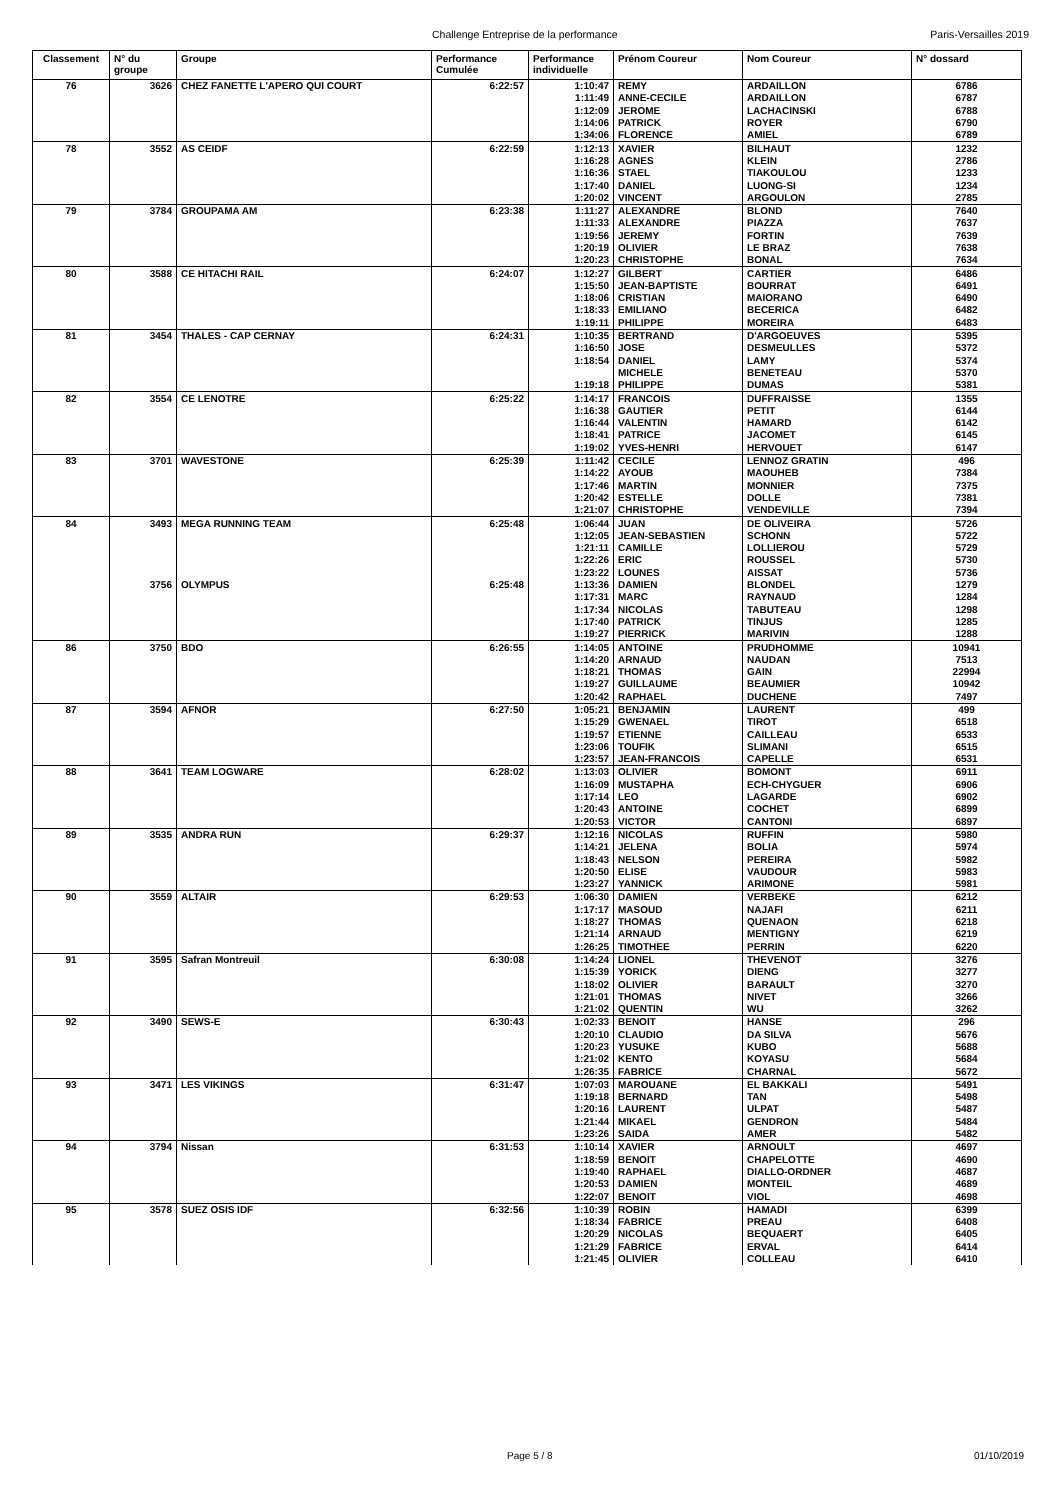Challenge Entreprise de la performance Paris-Versailles 2019
| Classement | N° du groupe | Groupe | Performance Cumulée | Performance individuelle | Prénom Coureur | Nom Coureur | N° dossard |
| --- | --- | --- | --- | --- | --- | --- | --- |
| 76 | 3626 | CHEZ FANETTE L'APERO QUI COURT | 6:22:57 | 1:10:47 | REMY | ARDAILLON | 6786 |
| | | | | 1:11:49 | ANNE-CECILE | ARDAILLON | 6787 |
| | | | | 1:12:09 | JEROME | LACHACINSKI | 6788 |
| | | | | 1:14:06 | PATRICK | ROYER | 6790 |
| | | | | 1:34:06 | FLORENCE | AMIEL | 6789 |
| 78 | 3552 | AS CEIDF | 6:22:59 | 1:12:13 | XAVIER | BILHAUT | 1232 |
| | | | | 1:16:28 | AGNES | KLEIN | 2786 |
| | | | | 1:16:36 | STAEL | TIAKOULOU | 1233 |
| | | | | 1:17:40 | DANIEL | LUONG-SI | 1234 |
| | | | | 1:20:02 | VINCENT | ARGOULON | 2785 |
| 79 | 3784 | GROUPAMA AM | 6:23:38 | 1:11:27 | ALEXANDRE | BLOND | 7640 |
| | | | | 1:11:33 | ALEXANDRE | PIAZZA | 7637 |
| | | | | 1:19:56 | JEREMY | FORTIN | 7639 |
| | | | | 1:20:19 | OLIVIER | LE BRAZ | 7638 |
| | | | | 1:20:23 | CHRISTOPHE | BONAL | 7634 |
| 80 | 3588 | CE HITACHI RAIL | 6:24:07 | 1:12:27 | GILBERT | CARTIER | 6486 |
| | | | | 1:15:50 | JEAN-BAPTISTE | BOURRAT | 6491 |
| | | | | 1:18:06 | CRISTIAN | MAIORANO | 6490 |
| | | | | 1:18:33 | EMILIANO | BECERICA | 6482 |
| | | | | 1:19:11 | PHILIPPE | MOREIRA | 6483 |
| 81 | 3454 | THALES - CAP CERNAY | 6:24:31 | 1:10:35 | BERTRAND | D'ARGOEUVES | 5395 |
| | | | | 1:16:50 | JOSE | DESMEULLES | 5372 |
| | | | | 1:18:54 | DANIEL | LAMY | 5374 |
| | | | | | MICHELE | BENETEAU | 5370 |
| | | | | 1:19:18 | PHILIPPE | DUMAS | 5381 |
| 82 | 3554 | CE LENOTRE | 6:25:22 | 1:14:17 | FRANCOIS | DUFFRAISSE | 1355 |
| | | | | 1:16:38 | GAUTIER | PETIT | 6144 |
| | | | | 1:16:44 | VALENTIN | HAMARD | 6142 |
| | | | | 1:18:41 | PATRICE | JACOMET | 6145 |
| | | | | 1:19:02 | YVES-HENRI | HERVOUET | 6147 |
| 83 | 3701 | WAVESTONE | 6:25:39 | 1:11:42 | CECILE | LENNOZ GRATIN | 496 |
| | | | | 1:14:22 | AYOUB | MAOUHEB | 7384 |
| | | | | 1:17:46 | MARTIN | MONNIER | 7375 |
| | | | | 1:20:42 | ESTELLE | DOLLE | 7381 |
| | | | | 1:21:07 | CHRISTOPHE | VENDEVILLE | 7394 |
| 84 | 3493 | MEGA RUNNING TEAM | 6:25:48 | 1:06:44 | JUAN | DE OLIVEIRA | 5726 |
| | | | | 1:12:05 | JEAN-SEBASTIEN | SCHONN | 5722 |
| | | | | 1:21:11 | CAMILLE | LOLLIEROU | 5729 |
| | | | | 1:22:26 | ERIC | ROUSSEL | 5730 |
| | | | | 1:23:22 | LOUNES | AISSAT | 5736 |
| | 3756 | OLYMPUS | 6:25:48 | 1:13:36 | DAMIEN | BLONDEL | 1279 |
| | | | | 1:17:31 | MARC | RAYNAUD | 1284 |
| | | | | 1:17:34 | NICOLAS | TABUTEAU | 1298 |
| | | | | 1:17:40 | PATRICK | TINJUS | 1285 |
| | | | | 1:19:27 | PIERRICK | MARIVIN | 1288 |
| 86 | 3750 | BDO | 6:26:55 | 1:14:05 | ANTOINE | PRUDHOMME | 10941 |
| | | | | 1:14:20 | ARNAUD | NAUDAN | 7513 |
| | | | | 1:18:21 | THOMAS | GAIN | 22994 |
| | | | | 1:19:27 | GUILLAUME | BEAUMIER | 10942 |
| | | | | 1:20:42 | RAPHAEL | DUCHENE | 7497 |
| 87 | 3594 | AFNOR | 6:27:50 | 1:05:21 | BENJAMIN | LAURENT | 499 |
| | | | | 1:15:29 | GWENAEL | TIROT | 6518 |
| | | | | 1:19:57 | ETIENNE | CAILLEAU | 6533 |
| | | | | 1:23:06 | TOUFIK | SLIMANI | 6515 |
| | | | | 1:23:57 | JEAN-FRANCOIS | CAPELLE | 6531 |
| 88 | 3641 | TEAM LOGWARE | 6:28:02 | 1:13:03 | OLIVIER | BOMONT | 6911 |
| | | | | 1:16:09 | MUSTAPHA | ECH-CHYGUER | 6906 |
| | | | | 1:17:14 | LEO | LAGARDE | 6902 |
| | | | | 1:20:43 | ANTOINE | COCHET | 6899 |
| | | | | 1:20:53 | VICTOR | CANTONI | 6897 |
| 89 | 3535 | ANDRA RUN | 6:29:37 | 1:12:16 | NICOLAS | RUFFIN | 5980 |
| | | | | 1:14:21 | JELENA | BOLIA | 5974 |
| | | | | 1:18:43 | NELSON | PEREIRA | 5982 |
| | | | | 1:20:50 | ELISE | VAUDOUR | 5983 |
| | | | | 1:23:27 | YANNICK | ARIMONE | 5981 |
| 90 | 3559 | ALTAIR | 6:29:53 | 1:06:30 | DAMIEN | VERBEKE | 6212 |
| | | | | 1:17:17 | MASOUD | NAJAFI | 6211 |
| | | | | 1:18:27 | THOMAS | QUENAON | 6218 |
| | | | | 1:21:14 | ARNAUD | MENTIGNY | 6219 |
| | | | | 1:26:25 | TIMOTHEE | PERRIN | 6220 |
| 91 | 3595 | Safran Montreuil | 6:30:08 | 1:14:24 | LIONEL | THEVENOT | 3276 |
| | | | | 1:15:39 | YORICK | DIENG | 3277 |
| | | | | 1:18:02 | OLIVIER | BARAULT | 3270 |
| | | | | 1:21:01 | THOMAS | NIVET | 3266 |
| | | | | 1:21:02 | QUENTIN | WU | 3262 |
| 92 | 3490 | SEWS-E | 6:30:43 | 1:02:33 | BENOIT | HANSE | 296 |
| | | | | 1:20:10 | CLAUDIO | DA SILVA | 5676 |
| | | | | 1:20:23 | YUSUKE | KUBO | 5688 |
| | | | | 1:21:02 | KENTO | KOYASU | 5684 |
| | | | | 1:26:35 | FABRICE | CHARNAL | 5672 |
| 93 | 3471 | LES VIKINGS | 6:31:47 | 1:07:03 | MAROUANE | EL BAKKALI | 5491 |
| | | | | 1:19:18 | BERNARD | TAN | 5498 |
| | | | | 1:20:16 | LAURENT | ULPAT | 5487 |
| | | | | 1:21:44 | MIKAEL | GENDRON | 5484 |
| | | | | 1:23:26 | SAIDA | AMER | 5482 |
| 94 | 3794 | Nissan | 6:31:53 | 1:10:14 | XAVIER | ARNOULT | 4697 |
| | | | | 1:18:59 | BENOIT | CHAPELOTTE | 4690 |
| | | | | 1:19:40 | RAPHAEL | DIALLO-ORDNER | 4687 |
| | | | | 1:20:53 | DAMIEN | MONTEIL | 4689 |
| | | | | 1:22:07 | BENOIT | VIOL | 4698 |
| 95 | 3578 | SUEZ OSIS IDF | 6:32:56 | 1:10:39 | ROBIN | HAMADI | 6399 |
| | | | | 1:18:34 | FABRICE | PREAU | 6408 |
| | | | | 1:20:29 | NICOLAS | BEQUAERT | 6405 |
| | | | | 1:21:29 | FABRICE | ERVAL | 6414 |
| | | | | 1:21:45 | OLIVIER | COLLEAU | 6410 |
Page 5 / 8 01/10/2019